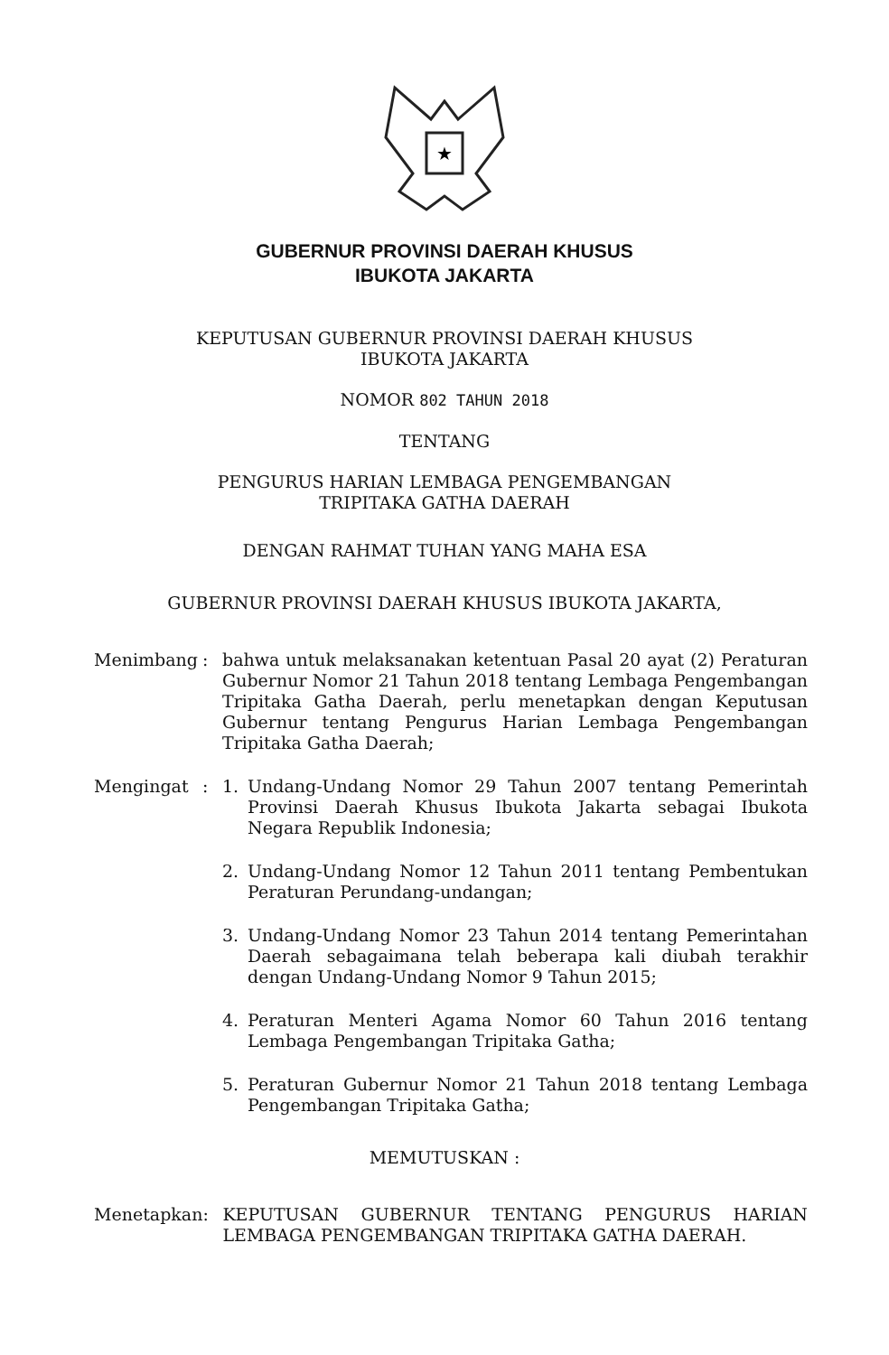★
GUBERNUR PROVINSI DAERAH KHUSUS
IBUKOTA JAKARTA
KEPUTUSAN GUBERNUR PROVINSI DAERAH KHUSUS
IBUKOTA JAKARTA
NOMOR 802 TAHUN 2018
TENTANG
PENGURUS HARIAN LEMBAGA PENGEMBANGAN
TRIPITAKA GATHA DAERAH
DENGAN RAHMAT TUHAN YANG MAHA ESA
GUBERNUR PROVINSI DAERAH KHUSUS IBUKOTA JAKARTA,
| Menimbang | : | bahwa untuk melaksanakan ketentuan Pasal 20 ayat (2) Peraturan Gubernur Nomor 21 Tahun 2018 tentang Lembaga Pengembangan Tripitaka Gatha Daerah, perlu menetapkan dengan Keputusan Gubernur tentang Pengurus Harian Lembaga Pengembangan Tripitaka Gatha Daerah; | |
| Mengingat | : | 1. | Undang-Undang Nomor 29 Tahun 2007 tentang Pemerintah Provinsi Daerah Khusus Ibukota Jakarta sebagai Ibukota Negara Republik Indonesia; |
| | | 2. | Undang-Undang Nomor 12 Tahun 2011 tentang Pembentukan Peraturan Perundang-undangan; |
| | | 3. | Undang-Undang Nomor 23 Tahun 2014 tentang Pemerintahan Daerah sebagaimana telah beberapa kali diubah terakhir dengan Undang-Undang Nomor 9 Tahun 2015; |
| | | 4. | Peraturan Menteri Agama Nomor 60 Tahun 2016 tentang Lembaga Pengembangan Tripitaka Gatha; |
| | | 5. | Peraturan Gubernur Nomor 21 Tahun 2018 tentang Lembaga Pengembangan Tripitaka Gatha; |
MEMUTUSKAN :
| Menetapkan | : | KEPUTUSAN GUBERNUR TENTANG PENGURUS HARIAN LEMBAGA PENGEMBANGAN TRIPITAKA GATHA DAERAH. |